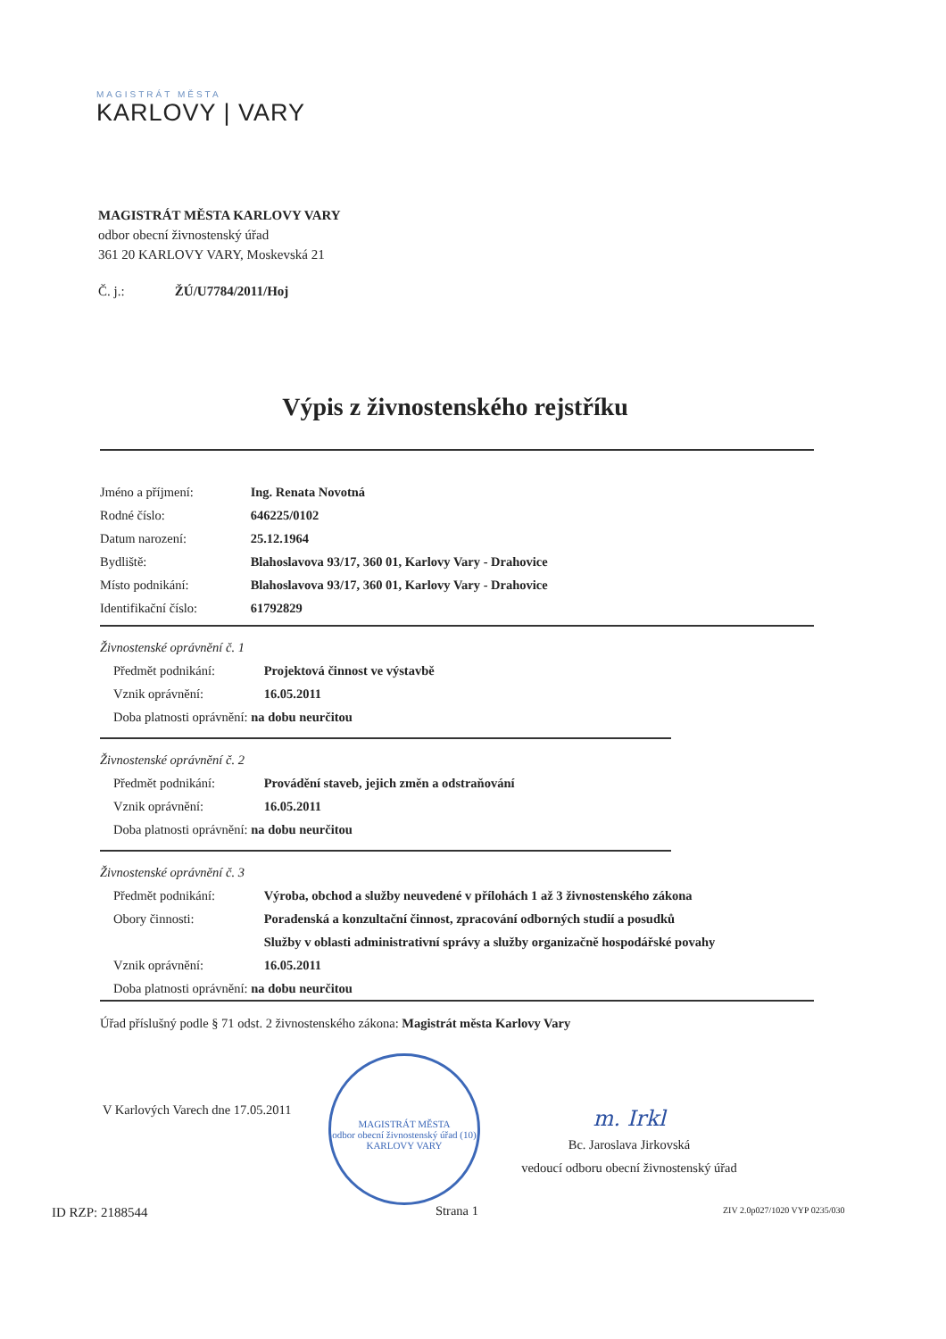MAGISTRÁT MĚSTA
KARLOVY | VARY
MAGISTRÁT MĚSTA KARLOVY VARY
odbor obecní živnostenský úřad
361 20 KARLOVY VARY, Moskevská 21
Č. j.: ŽÚ/U7784/2011/Hoj
Výpis z živnostenského rejstříku
Jméno a příjmení: Ing. Renata Novotná
Rodné číslo: 646225/0102
Datum narození: 25.12.1964
Bydliště: Blahoslavova 93/17, 360 01, Karlovy Vary - Drahovice
Místo podnikání: Blahoslavova 93/17, 360 01, Karlovy Vary - Drahovice
Identifikační číslo: 61792829
Živnostenské oprávnění č. 1
Předmět podnikání: Projektová činnost ve výstavbě
Vznik oprávnění: 16.05.2011
Doba platnosti oprávnění: na dobu neurčitou
Živnostenské oprávnění č. 2
Předmět podnikání: Provádění staveb, jejich změn a odstraňování
Vznik oprávnění: 16.05.2011
Doba platnosti oprávnění: na dobu neurčitou
Živnostenské oprávnění č. 3
Předmět podnikání: Výroba, obchod a služby neuvedené v přílohách 1 až 3 živnostenského zákona
Obory činnosti: Poradenská a konzultační činnost, zpracování odborných studií a posudků
Služby v oblasti administrativní správy a služby organizačně hospodářské povahy
Vznik oprávnění: 16.05.2011
Doba platnosti oprávnění: na dobu neurčitou
Úřad příslušný podle § 71 odst. 2 živnostenského zákona: Magistrát města Karlovy Vary
V Karlových Varech dne 17.05.2011
MAGISTRÁT MĚSTA
odbor obecní živnostenský úřad (10)
KARLOVY VARY
m. Irkl
Bc. Jaroslava Jirkovská
vedoucí odboru obecní živnostenský úřad
ID RZP: 2188544 Strana 1 ZIV 2.0p027/1020 VYP 0235/030